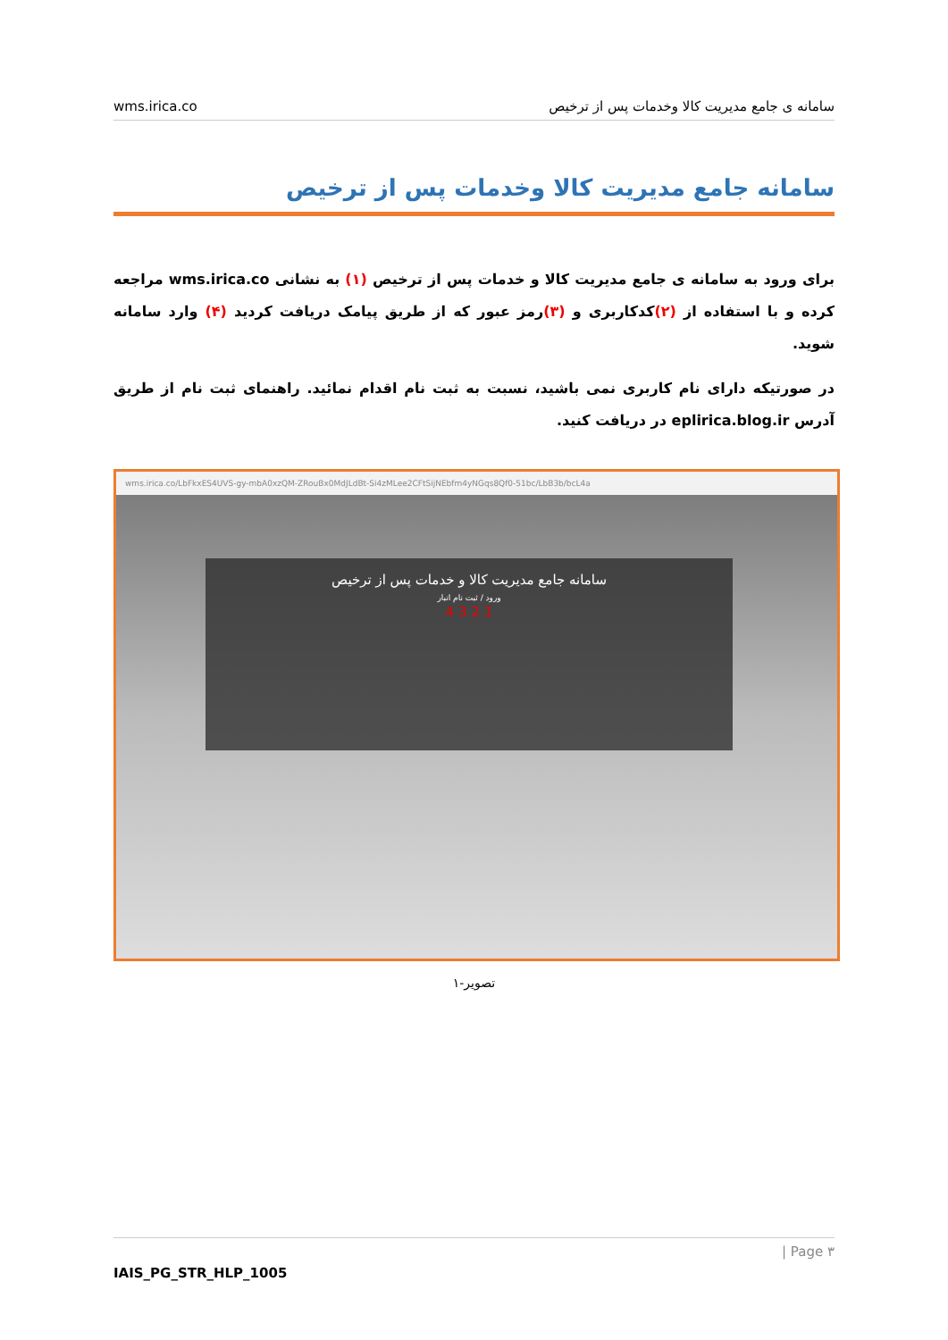wms.irica.co سامانه ی جامع مدیریت کالا وخدمات پس از ترخیص
سامانه جامع مدیریت کالا وخدمات پس از ترخیص
برای ورود به سامانه ی جامع مدیریت کالا و خدمات پس از ترخیص (۱) به نشانی wms.irica.co مراجعه کرده و با استفاده از (۲) کدکاربری و (۳) رمز عبور که از طریق پیامک دریافت کردید (۴) وارد سامانه شوید.
در صورتیکه دارای نام کاربری نمی باشید، نسبت به ثبت نام اقدام نمائید. راهنمای ثبت نام از طریق آدرس eplirica.blog.ir در دریافت کنید.
wms.irica.co/LbFkxES4UVS-gy-mbA0xzQM-ZRouBx0MdJLdBt-Si4zMLee2CFtSijNEbfm4yNGqs8Qf0-51bc/LbB3b/bcL4a
سامانه جامع مدیریت کالا و خدمات پس از ترخیص
ورود / ثبت نام انبار
1 2 3 4
تصویر-۱
| Page ۳
IAIS_PG_STR_HLP_1005